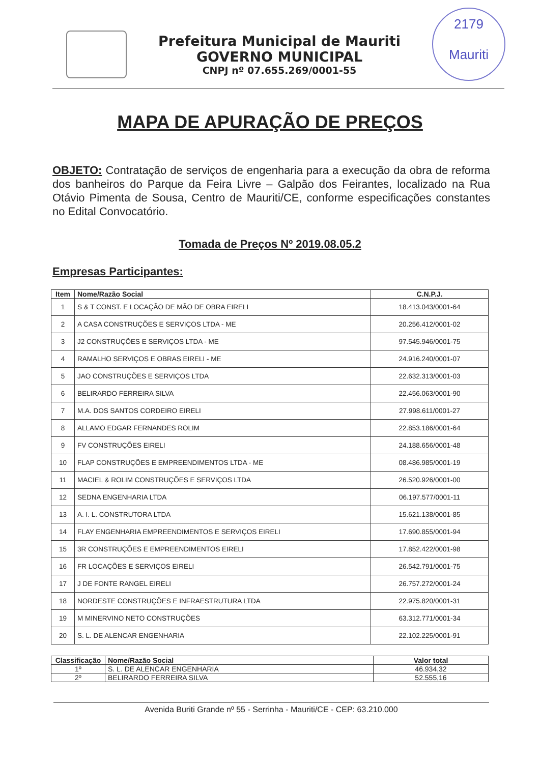Prefeitura Municipal de Mauriti
GOVERNO MUNICIPAL
CNPJ nº 07.655.269/0001-55
2179
Mauriti
MAPA DE APURAÇÃO DE PREÇOS
OBJETO: Contratação de serviços de engenharia para a execução da obra de reforma dos banheiros do Parque da Feira Livre – Galpão dos Feirantes, localizado na Rua Otávio Pimenta de Sousa, Centro de Mauriti/CE, conforme especificações constantes no Edital Convocatório.
Tomada de Preços Nº 2019.08.05.2
Empresas Participantes:
| Item | Nome/Razão Social | C.N.P.J. |
| --- | --- | --- |
| 1 | S & T CONST. E LOCAÇÃO DE MÃO DE OBRA EIRELI | 18.413.043/0001-64 |
| 2 | A CASA CONSTRUÇÕES E SERVIÇOS LTDA - ME | 20.256.412/0001-02 |
| 3 | J2 CONSTRUÇÕES E SERVIÇOS LTDA - ME | 97.545.946/0001-75 |
| 4 | RAMALHO SERVIÇOS E OBRAS EIRELI - ME | 24.916.240/0001-07 |
| 5 | JAO CONSTRUÇÕES E SERVIÇOS LTDA | 22.632.313/0001-03 |
| 6 | BELIRARDO FERREIRA SILVA | 22.456.063/0001-90 |
| 7 | M.A. DOS SANTOS CORDEIRO EIRELI | 27.998.611/0001-27 |
| 8 | ALLAMO EDGAR FERNANDES ROLIM | 22.853.186/0001-64 |
| 9 | FV CONSTRUÇÕES EIRELI | 24.188.656/0001-48 |
| 10 | FLAP CONSTRUÇÕES E EMPREENDIMENTOS LTDA - ME | 08.486.985/0001-19 |
| 11 | MACIEL & ROLIM CONSTRUÇÕES E SERVIÇOS LTDA | 26.520.926/0001-00 |
| 12 | SEDNA ENGENHARIA LTDA | 06.197.577/0001-11 |
| 13 | A. I. L. CONSTRUTORA LTDA | 15.621.138/0001-85 |
| 14 | FLAY ENGENHARIA EMPREENDIMENTOS E SERVIÇOS EIRELI | 17.690.855/0001-94 |
| 15 | 3R CONSTRUÇÕES E EMPREENDIMENTOS EIRELI | 17.852.422/0001-98 |
| 16 | FR LOCAÇÕES E SERVIÇOS EIRELI | 26.542.791/0001-75 |
| 17 | J DE FONTE RANGEL EIRELI | 26.757.272/0001-24 |
| 18 | NORDESTE CONSTRUÇÕES E INFRAESTRUTURA LTDA | 22.975.820/0001-31 |
| 19 | M MINERVINO NETO CONSTRUÇÕES | 63.312.771/0001-34 |
| 20 | S. L. DE ALENCAR ENGENHARIA | 22.102.225/0001-91 |
| Classificação | Nome/Razão Social | Valor total |
| --- | --- | --- |
| 1º | S. L. DE ALENCAR ENGENHARIA | 46.934,32 |
| 2º | BELIRARDO FERREIRA SILVA | 52.555,16 |
Avenida Buriti Grande nº 55 - Serrinha - Mauriti/CE - CEP: 63.210.000